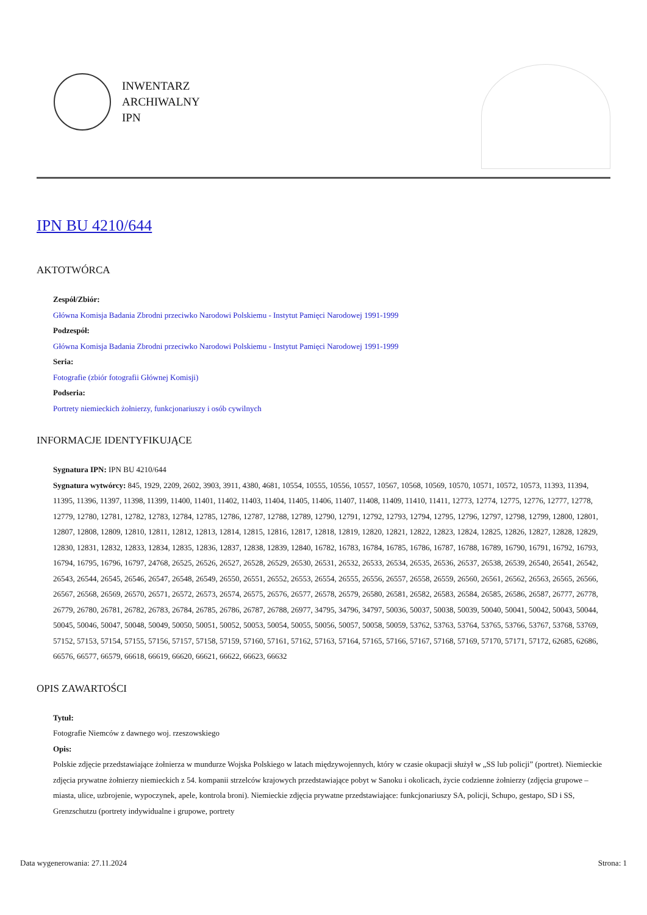INWENTARZ
ARCHIWALNY
IPN
IPN BU 4210/644
AKTOTWÓRCA
Zespół/Zbiór:
Główna Komisja Badania Zbrodni przeciwko Narodowi Polskiemu - Instytut Pamięci Narodowej 1991-1999
Podzespół:
Główna Komisja Badania Zbrodni przeciwko Narodowi Polskiemu - Instytut Pamięci Narodowej 1991-1999
Seria:
Fotografie (zbiór fotografii Głównej Komisji)
Podseria:
Portrety niemieckich żołnierzy, funkcjonariuszy i osób cywilnych
INFORMACJE IDENTYFIKUJĄCE
Sygnatura IPN: IPN BU 4210/644
Sygnatura wytwórcy: 845, 1929, 2209, 2602, 3903, 3911, 4380, 4681, 10554, 10555, 10556, 10557, 10567, 10568, 10569, 10570, 10571, 10572, 10573, 11393, 11394, 11395, 11396, 11397, 11398, 11399, 11400, 11401, 11402, 11403, 11404, 11405, 11406, 11407, 11408, 11409, 11410, 11411, 12773, 12774, 12775, 12776, 12777, 12778, 12779, 12780, 12781, 12782, 12783, 12784, 12785, 12786, 12787, 12788, 12789, 12790, 12791, 12792, 12793, 12794, 12795, 12796, 12797, 12798, 12799, 12800, 12801, 12807, 12808, 12809, 12810, 12811, 12812, 12813, 12814, 12815, 12816, 12817, 12818, 12819, 12820, 12821, 12822, 12823, 12824, 12825, 12826, 12827, 12828, 12829, 12830, 12831, 12832, 12833, 12834, 12835, 12836, 12837, 12838, 12839, 12840, 16782, 16783, 16784, 16785, 16786, 16787, 16788, 16789, 16790, 16791, 16792, 16793, 16794, 16795, 16796, 16797, 24768, 26525, 26526, 26527, 26528, 26529, 26530, 26531, 26532, 26533, 26534, 26535, 26536, 26537, 26538, 26539, 26540, 26541, 26542, 26543, 26544, 26545, 26546, 26547, 26548, 26549, 26550, 26551, 26552, 26553, 26554, 26555, 26556, 26557, 26558, 26559, 26560, 26561, 26562, 26563, 26565, 26566, 26567, 26568, 26569, 26570, 26571, 26572, 26573, 26574, 26575, 26576, 26577, 26578, 26579, 26580, 26581, 26582, 26583, 26584, 26585, 26586, 26587, 26777, 26778, 26779, 26780, 26781, 26782, 26783, 26784, 26785, 26786, 26787, 26788, 26977, 34795, 34796, 34797, 50036, 50037, 50038, 50039, 50040, 50041, 50042, 50043, 50044, 50045, 50046, 50047, 50048, 50049, 50050, 50051, 50052, 50053, 50054, 50055, 50056, 50057, 50058, 50059, 53762, 53763, 53764, 53765, 53766, 53767, 53768, 53769, 57152, 57153, 57154, 57155, 57156, 57157, 57158, 57159, 57160, 57161, 57162, 57163, 57164, 57165, 57166, 57167, 57168, 57169, 57170, 57171, 57172, 62685, 62686, 66576, 66577, 66579, 66618, 66619, 66620, 66621, 66622, 66623, 66632
OPIS ZAWARTOŚCI
Tytuł:
Fotografie Niemców z dawnego woj. rzeszowskiego
Opis:
Polskie zdjęcie przedstawiające żołnierza w mundurze Wojska Polskiego w latach międzywojennych, który w czasie okupacji służył w „SS lub policji” (portret). Niemieckie zdjęcia prywatne żołnierzy niemieckich z 54. kompanii strzelców krajowych przedstawiające pobyt w Sanoku i okolicach, życie codzienne żołnierzy (zdjęcia grupowe – miasta, ulice, uzbrojenie, wypoczynek, apele, kontrola broni). Niemieckie zdjęcia prywatne przedstawiające: funkcjonariuszy SA, policji, Schupo, gestapo, SD i SS, Grenzschutzu (portrety indywidualne i grupowe, portrety
Data wygenerowania: 27.11.2024 Strona: 1